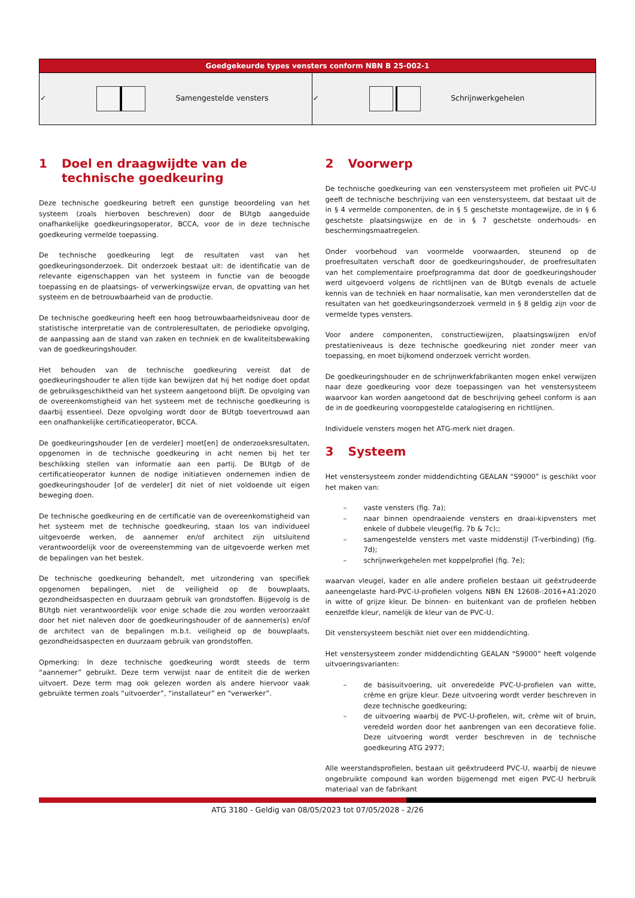| Goedgekeurde types vensters conform NBN B 25-002-1 | |
| --- | --- |
| ✓ Samengestelde vensters | ✓ Schrijnwerkgehelen |
1 Doel en draagwijdte van de technische goedkeuring
Deze technische goedkeuring betreft een gunstige beoordeling van het systeem (zoals hierboven beschreven) door de BUtgb aangeduide onafhankelijke goedkeuringsoperator, BCCA, voor de in deze technische goedkeuring vermelde toepassing.
De technische goedkeuring legt de resultaten vast van het goedkeuringsonderzoek. Dit onderzoek bestaat uit: de identificatie van de relevante eigenschappen van het systeem in functie van de beoogde toepassing en de plaatsings- of verwerkingswijze ervan, de opvatting van het systeem en de betrouwbaarheid van de productie.
De technische goedkeuring heeft een hoog betrouwbaarheidsniveau door de statistische interpretatie van de controleresultaten, de periodieke opvolging, de aanpassing aan de stand van zaken en techniek en de kwaliteitsbewaking van de goedkeuringshouder.
Het behouden van de technische goedkeuring vereist dat de goedkeuringshouder te allen tijde kan bewijzen dat hij het nodige doet opdat de gebruiksgeschiktheid van het systeem aangetoond blijft. De opvolging van de overeenkomstigheid van het systeem met de technische goedkeuring is daarbij essentieel. Deze opvolging wordt door de BUtgb toevertrouwd aan een onafhankelijke certificatieoperator, BCCA.
De goedkeuringshouder [en de verdeler] moet[en] de onderzoeksresultaten, opgenomen in de technische goedkeuring in acht nemen bij het ter beschikking stellen van informatie aan een partij. De BUtgb of de certificatieoperator kunnen de nodige initiatieven ondernemen indien de goedkeuringshouder [of de verdeler] dit niet of niet voldoende uit eigen beweging doen.
De technische goedkeuring en de certificatie van de overeenkomstigheid van het systeem met de technische goedkeuring, staan los van individueel uitgevoerde werken, de aannemer en/of architect zijn uitsluitend verantwoordelijk voor de overeenstemming van de uitgevoerde werken met de bepalingen van het bestek.
De technische goedkeuring behandelt, met uitzondering van specifiek opgenomen bepalingen, niet de veiligheid op de bouwplaats, gezondheidsaspecten en duurzaam gebruik van grondstoffen. Bijgevolg is de BUtgb niet verantwoordelijk voor enige schade die zou worden veroorzaakt door het niet naleven door de goedkeuringshouder of de aannemer(s) en/of de architect van de bepalingen m.b.t. veiligheid op de bouwplaats, gezondheidsaspecten en duurzaam gebruik van grondstoffen.
Opmerking: In deze technische goedkeuring wordt steeds de term “aannemer” gebruikt. Deze term verwijst naar de entiteit die de werken uitvoert. Deze term mag ook gelezen worden als andere hiervoor vaak gebruikte termen zoals “uitvoerder”, “installateur” en “verwerker”.
2 Voorwerp
De technische goedkeuring van een venstersysteem met profielen uit PVC-U geeft de technische beschrijving van een venstersysteem, dat bestaat uit de in § 4 vermelde componenten, de in § 5 geschetste montagewijze, de in § 6 geschetste plaatsingswijze en de in § 7 geschetste onderhouds- en beschermingsmaatregelen.
Onder voorbehoud van voormelde voorwaarden, steunend op de proefresultaten verschaft door de goedkeuringshouder, de proefresultaten van het complementaire proefprogramma dat door de goedkeuringshouder werd uitgevoerd volgens de richtlijnen van de BUtgb evenals de actuele kennis van de techniek en haar normalisatie, kan men veronderstellen dat de resultaten van het goedkeuringsonderzoek vermeld in § 8 geldig zijn voor de vermelde types vensters.
Voor andere componenten, constructiewijzen, plaatsingswijzen en/of prestatieniveaus is deze technische goedkeuring niet zonder meer van toepassing, en moet bijkomend onderzoek verricht worden.
De goedkeuringshouder en de schrijnwerkfabrikanten mogen enkel verwijzen naar deze goedkeuring voor deze toepassingen van het venstersysteem waarvoor kan worden aangetoond dat de beschrijving geheel conform is aan de in de goedkeuring vooropgestelde catalogisering en richtlijnen.
Individuele vensters mogen het ATG-merk niet dragen.
3 Systeem
Het venstersysteem zonder middendichting GEALAN “S9000” is geschikt voor het maken van:
– vaste vensters (fig. 7a);
– naar binnen opendraaiende vensters en draai-kipvensters met enkele of dubbele vleuge(fig. 7b & 7c);;
– samengestelde vensters met vaste middenstijl (T-verbinding) (fig. 7d);
– schrijnwerkgehelen met koppelprofiel (fig. 7e);
waarvan vleugel, kader en alle andere profielen bestaan uit geëxtrudeerde aaneengelaste hard-PVC-U-profielen volgens NBN EN 12608-:2016+A1:2020 in witte of grijze kleur. De binnen- en buitenkant van de profielen hebben eenzelfde kleur, namelijk de kleur van de PVC-U.
Dit venstersysteem beschikt niet over een middendichting.
Het venstersysteem zonder middendichting GEALAN “S9000” heeft volgende uitvoeringsvarianten:
– de basisuitvoering, uit onveredelde PVC-U-profielen van witte, crème en grijze kleur. Deze uitvoering wordt verder beschreven in deze technische goedkeuring;
– de uitvoering waarbij de PVC-U-profielen, wit, crème wit of bruin, veredeld worden door het aanbrengen van een decoratieve folie. Deze uitvoering wordt verder beschreven in de technische goedkeuring ATG 2977;
Alle weerstandsprofielen, bestaan uit geëxtrudeerd PVC-U, waarbij de nieuwe ongebruikte compound kan worden bijgemengd met eigen PVC-U herbruik materiaal van de fabrikant
ATG 3180 - Geldig van 08/05/2023 tot 07/05/2028 - 2/26